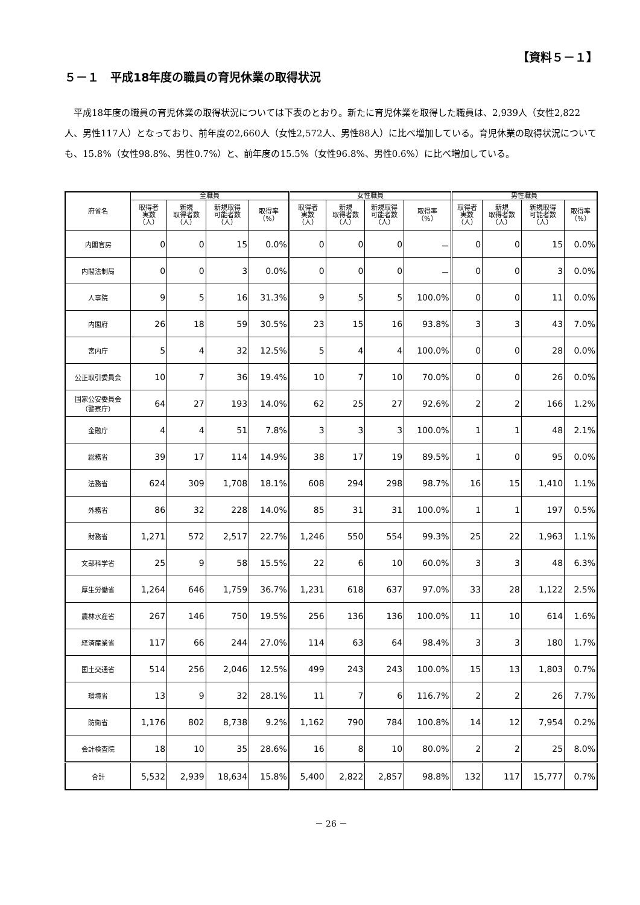【資料５－１】
５－１　平成18年度の職員の育児休業の取得状況
平成18年度の職員の育児休業の取得状況については下表のとおり。新たに育児休業を取得した職員は、2,939人（女性2,822人、男性117人）となっており、前年度の2,660人（女性2,572人、男性88人）に比べ増加している。育児休業の取得状況についても、15.8%（女性98.8%、男性0.7%）と、前年度の15.5%（女性96.8%、男性0.6%）に比べ増加している。
| 府省名 | 全職員 | | | | 女性職員 | | | | 男性職員 | | | |
| --- | --- | --- | --- | --- | --- | --- | --- | --- | --- | --- | --- | --- |
| | 取得者 実数 （人） | 新規 取得者数 （人） | 新規取得 可能者数 （人） | 取得率 （%） | 取得者 実数 （人） | 新規 取得者数 （人） | 新規取得 可能者数 （人） | 取得率 （%） | 取得者 実数 （人） | 新規 取得者数 （人） | 新規取得 可能者数 （人） | 取得率 （%） |
| 内閣官房 | 0 | 0 | 15 | 0.0% | 0 | 0 | 0 | － | 0 | 0 | 15 | 0.0% |
| 内閣法制局 | 0 | 0 | 3 | 0.0% | 0 | 0 | 0 | － | 0 | 0 | 3 | 0.0% |
| 人事院 | 9 | 5 | 16 | 31.3% | 9 | 5 | 5 | 100.0% | 0 | 0 | 11 | 0.0% |
| 内閣府 | 26 | 18 | 59 | 30.5% | 23 | 15 | 16 | 93.8% | 3 | 3 | 43 | 7.0% |
| 宮内庁 | 5 | 4 | 32 | 12.5% | 5 | 4 | 4 | 100.0% | 0 | 0 | 28 | 0.0% |
| 公正取引委員会 | 10 | 7 | 36 | 19.4% | 10 | 7 | 10 | 70.0% | 0 | 0 | 26 | 0.0% |
| 国家公安委員会 （警察庁） | 64 | 27 | 193 | 14.0% | 62 | 25 | 27 | 92.6% | 2 | 2 | 166 | 1.2% |
| 金融庁 | 4 | 4 | 51 | 7.8% | 3 | 3 | 3 | 100.0% | 1 | 1 | 48 | 2.1% |
| 総務省 | 39 | 17 | 114 | 14.9% | 38 | 17 | 19 | 89.5% | 1 | 0 | 95 | 0.0% |
| 法務省 | 624 | 309 | 1,708 | 18.1% | 608 | 294 | 298 | 98.7% | 16 | 15 | 1,410 | 1.1% |
| 外務省 | 86 | 32 | 228 | 14.0% | 85 | 31 | 31 | 100.0% | 1 | 1 | 197 | 0.5% |
| 財務省 | 1,271 | 572 | 2,517 | 22.7% | 1,246 | 550 | 554 | 99.3% | 25 | 22 | 1,963 | 1.1% |
| 文部科学省 | 25 | 9 | 58 | 15.5% | 22 | 6 | 10 | 60.0% | 3 | 3 | 48 | 6.3% |
| 厚生労働省 | 1,264 | 646 | 1,759 | 36.7% | 1,231 | 618 | 637 | 97.0% | 33 | 28 | 1,122 | 2.5% |
| 農林水産省 | 267 | 146 | 750 | 19.5% | 256 | 136 | 136 | 100.0% | 11 | 10 | 614 | 1.6% |
| 経済産業省 | 117 | 66 | 244 | 27.0% | 114 | 63 | 64 | 98.4% | 3 | 3 | 180 | 1.7% |
| 国土交通省 | 514 | 256 | 2,046 | 12.5% | 499 | 243 | 243 | 100.0% | 15 | 13 | 1,803 | 0.7% |
| 環境省 | 13 | 9 | 32 | 28.1% | 11 | 7 | 6 | 116.7% | 2 | 2 | 26 | 7.7% |
| 防衛省 | 1,176 | 802 | 8,738 | 9.2% | 1,162 | 790 | 784 | 100.8% | 14 | 12 | 7,954 | 0.2% |
| 会計検査院 | 18 | 10 | 35 | 28.6% | 16 | 8 | 10 | 80.0% | 2 | 2 | 25 | 8.0% |
| 合計 | 5,532 | 2,939 | 18,634 | 15.8% | 5,400 | 2,822 | 2,857 | 98.8% | 132 | 117 | 15,777 | 0.7% |
－ 26 －